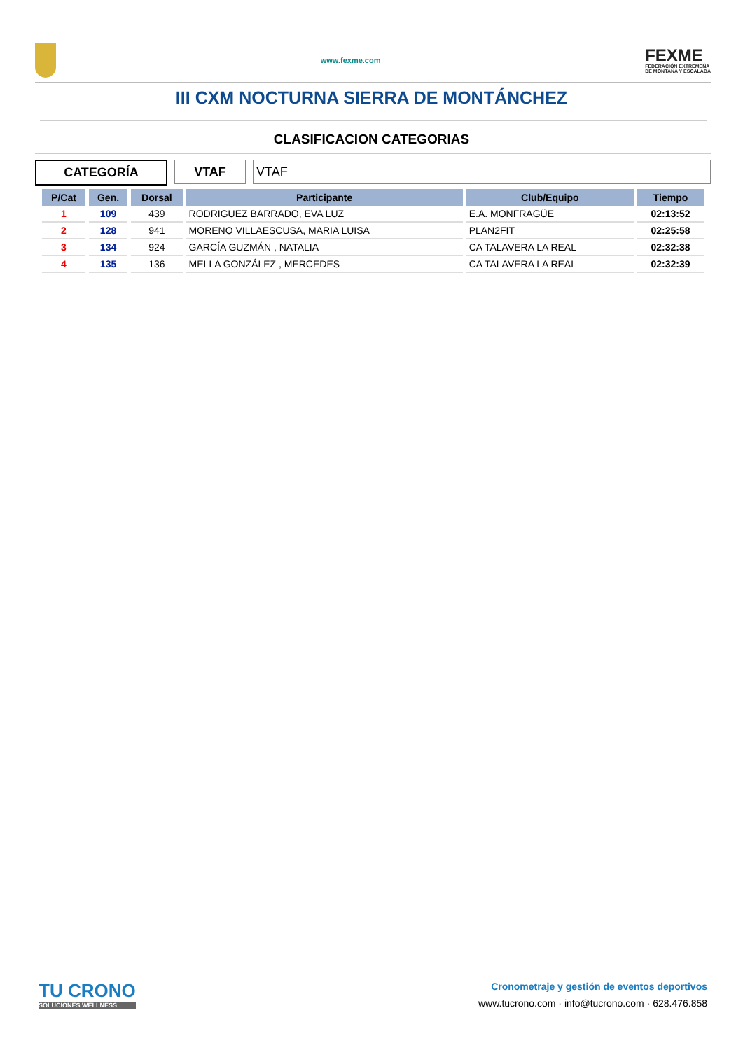www.fexme.com
FEXME
FEDERACIÓN EXTREMEÑA
DE MONTAÑA Y ESCALADA
III CXM NOCTURNA SIERRA DE MONTÁNCHEZ
CLASIFICACION CATEGORIAS
CATEGORÍA VTAF VTAF
| P/Cat | Gen. | Dorsal | Participante | Club/Equipo | Tiempo |
| --- | --- | --- | --- | --- | --- |
| 1 | 109 | 439 | RODRIGUEZ BARRADO, EVA LUZ | E.A. MONFRAGÜE | 02:13:52 |
| 2 | 128 | 941 | MORENO VILLAESCUSA, MARIA LUISA | PLAN2FIT | 02:25:58 |
| 3 | 134 | 924 | GARCÍA GUZMÁN , NATALIA | CA TALAVERA LA REAL | 02:32:38 |
| 4 | 135 | 136 | MELLA GONZÁLEZ , MERCEDES | CA TALAVERA LA REAL | 02:32:39 |
TU CRONO
SOLUCIONES WELLNESS
Cronometraje y gestión de eventos deportivos
www.tucrono.com · info@tucrono.com · 628.476.858